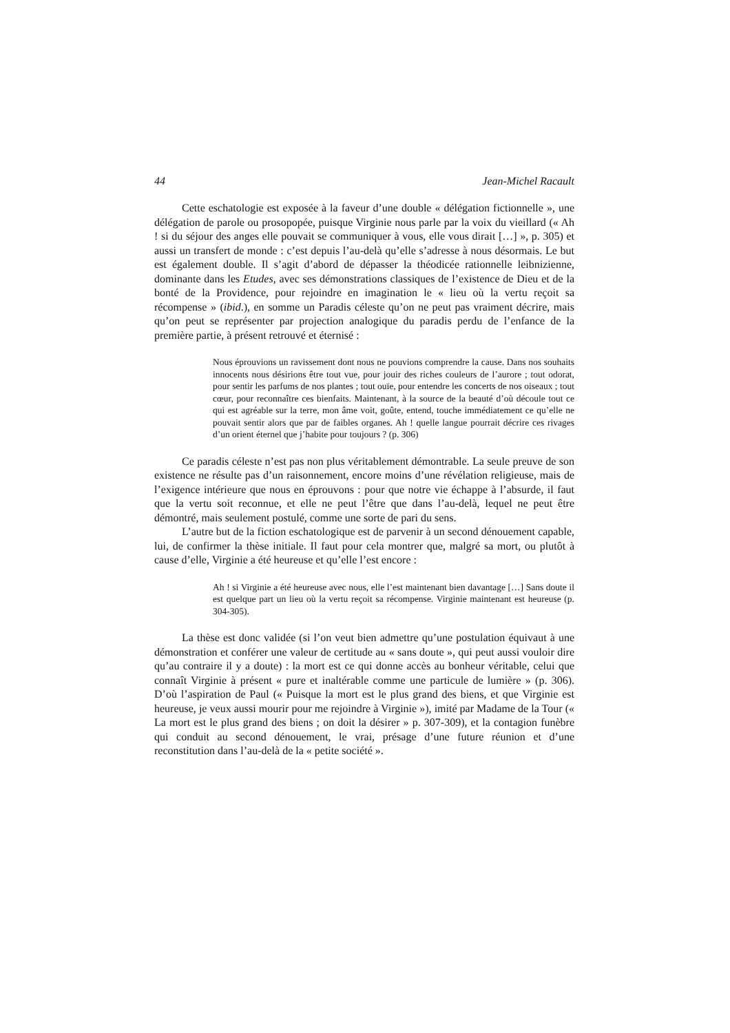44 Jean-Michel Racault
Cette eschatologie est exposée à la faveur d’une double « délégation fictionnelle », une délégation de parole ou prosopopée, puisque Virginie nous parle par la voix du vieillard (« Ah ! si du séjour des anges elle pouvait se communiquer à vous, elle vous dirait […] », p. 305) et aussi un transfert de monde : c’est depuis l’au-delà qu’elle s’adresse à nous désormais. Le but est également double. Il s’agit d’abord de dépasser la théodicée rationnelle leibnizienne, dominante dans les Etudes, avec ses démonstrations classiques de l’existence de Dieu et de la bonté de la Providence, pour rejoindre en imagination le « lieu où la vertu reçoit sa récompense » (ibid.), en somme un Paradis céleste qu’on ne peut pas vraiment décrire, mais qu’on peut se représenter par projection analogique du paradis perdu de l’enfance de la première partie, à présent retrouvé et éternisé :
Nous éprouvions un ravissement dont nous ne pouvions comprendre la cause. Dans nos souhaits innocents nous désirions être tout vue, pour jouir des riches couleurs de l’aurore ; tout odorat, pour sentir les parfums de nos plantes ; tout ouïe, pour entendre les concerts de nos oiseaux ; tout cœur, pour reconnaître ces bienfaits. Maintenant, à la source de la beauté d’où découle tout ce qui est agréable sur la terre, mon âme voit, goûte, entend, touche immédiatement ce qu’elle ne pouvait sentir alors que par de faibles organes. Ah ! quelle langue pourrait décrire ces rivages d’un orient éternel que j’habite pour toujours ? (p. 306)
Ce paradis céleste n’est pas non plus véritablement démontrable. La seule preuve de son existence ne résulte pas d’un raisonnement, encore moins d’une révélation religieuse, mais de l’exigence intérieure que nous en éprouvons : pour que notre vie échappe à l’absurde, il faut que la vertu soit reconnue, et elle ne peut l’être que dans l’au-delà, lequel ne peut être démontré, mais seulement postulé, comme une sorte de pari du sens.
L’autre but de la fiction eschatologique est de parvenir à un second dénouement capable, lui, de confirmer la thèse initiale. Il faut pour cela montrer que, malgré sa mort, ou plutôt à cause d’elle, Virginie a été heureuse et qu’elle l’est encore :
Ah ! si Virginie a été heureuse avec nous, elle l’est maintenant bien davantage […] Sans doute il est quelque part un lieu où la vertu reçoit sa récompense. Virginie maintenant est heureuse (p. 304-305).
La thèse est donc validée (si l’on veut bien admettre qu’une postulation équivaut à une démonstration et conférer une valeur de certitude au « sans doute », qui peut aussi vouloir dire qu’au contraire il y a doute) : la mort est ce qui donne accès au bonheur véritable, celui que connaît Virginie à présent « pure et inaltérable comme une particule de lumière » (p. 306). D’où l’aspiration de Paul (« Puisque la mort est le plus grand des biens, et que Virginie est heureuse, je veux aussi mourir pour me rejoindre à Virginie »), imité par Madame de la Tour (« La mort est le plus grand des biens ; on doit la désirer » p. 307-309), et la contagion funèbre qui conduit au second dénouement, le vrai, présage d’une future réunion et d’une reconstitution dans l’au-delà de la « petite société ».